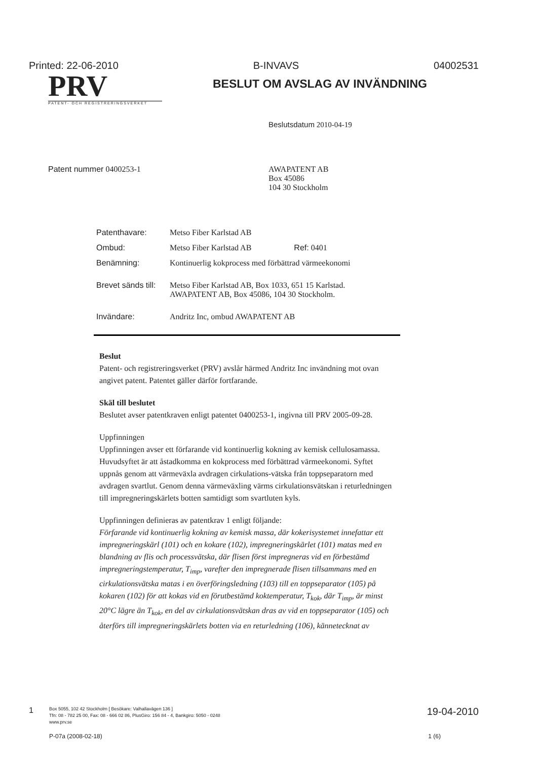Printed: 22-06-2010 B-INVAVS 04002531
PRV
PATENT- OCH REGISTRERINGSVERKET
BESLUT OM AVSLAG AV INVÄNDNING
Beslutsdatum 2010-04-19
Patent nummer 0400253-1 AWAPATENT AB
Box 45086
104 30 Stockholm
| Patenthavare: | Metso Fiber Karlstad AB |
| Ombud: | Metso Fiber Karlstad AB Ref: 0401 |
| Benämning: | Kontinuerlig kokprocess med förbättrad värmeekonomi |
| Brevet sänds till: | Metso Fiber Karlstad AB, Box 1033, 651 15 Karlstad. AWAPATENT AB, Box 45086, 104 30 Stockholm. |
| Invändare: | Andritz Inc, ombud AWAPATENT AB |
Beslut
Patent- och registreringsverket (PRV) avslår härmed Andritz Inc invändning mot ovan angivet patent. Patentet gäller därför fortfarande.
Skäl till beslutet
Beslutet avser patentkraven enligt patentet 0400253-1, ingivna till PRV 2005-09-28.
Uppfinningen
Uppfinningen avser ett förfarande vid kontinuerlig kokning av kemisk cellulosamassa. Huvudsyftet är att åstadkomma en kokprocess med förbättrad värmeekonomi. Syftet uppnås genom att värmeväxla avdragen cirkulations-vätska från toppseparatorn med avdragen svartlut. Genom denna värmeväxling värms cirkulationsvätskan i returledningen till impregneringskärlets botten samtidigt som svartluten kyls.
Uppfinningen definieras av patentkrav 1 enligt följande:
Förfarande vid kontinuerlig kokning av kemisk massa, där kokerisystemet innefattar ett impregneringskärl (101) och en kokare (102), impregneringskärlet (101) matas med en blandning av flis och processvätska, där flisen först impregneras vid en förbestämd impregneringstemperatur, T<sub>imp</sub>, varefter den impregnerade flisen tillsammans med en cirkulationsvätska matas i en överföringsledning (103) till en toppseparator (105) på kokaren (102) för att kokas vid en förutbestämd koktemperatur, T<sub>kok</sub>, där T<sub>imp</sub>, är minst 20°C lägre än T<sub>kok</sub>, en del av cirkulationsvätskan dras av vid en toppseparator (105) och återförs till impregneringskärlets botten via en returledning (106), kännetecknat av
1 Box 5055, 102 42 Stockholm [ Besökare: Valhallavägen 136 ]
Tfn: 08 - 782 25 00, Fax: 08 - 666 02 86, PlusGiro: 156 84 - 4, Bankgiro: 5050 - 0248
www.prv.se
19-04-2010
P-07a (2008-02-18) 1 (6)